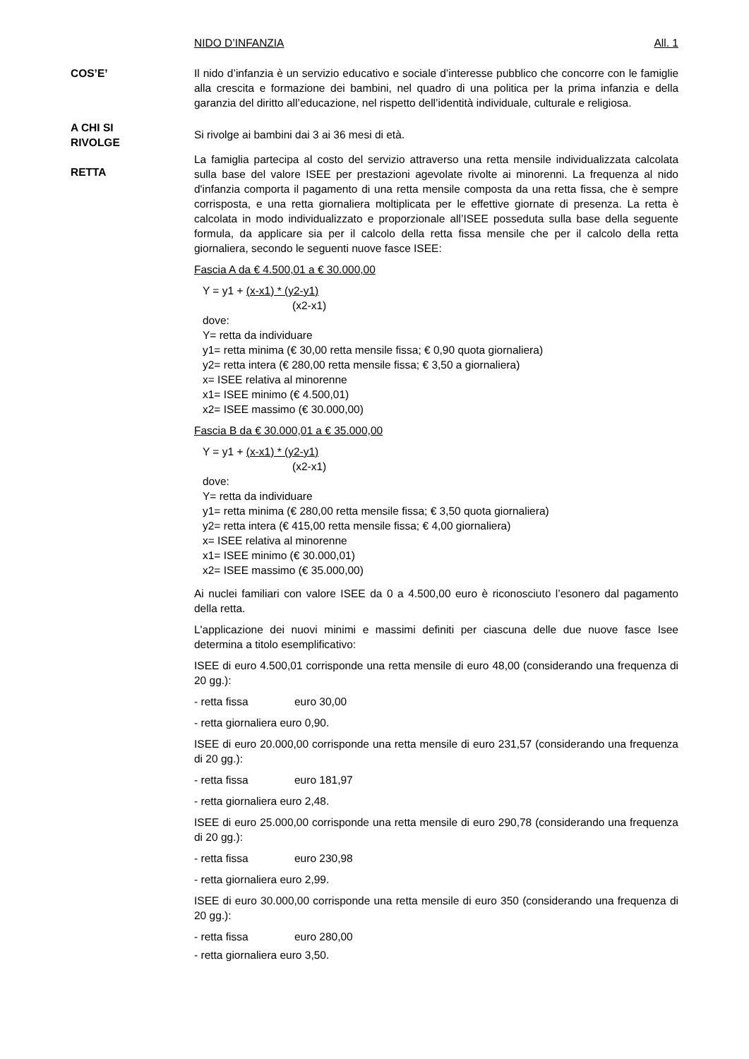NIDO D’INFANZIA All. 1
COS’E’ Il nido d’infanzia è un servizio educativo e sociale d’interesse pubblico che concorre con le famiglie alla crescita e formazione dei bambini, nel quadro di una politica per la prima infanzia e della garanzia del diritto all’educazione, nel rispetto dell’identità individuale, culturale e religiosa.
A CHI SI
RIVOLGE
RETTA
Si rivolge ai bambini dai 3 ai 36 mesi di età.
La famiglia partecipa al costo del servizio attraverso una retta mensile individualizzata calcolata sulla base del valore ISEE per prestazioni agevolate rivolte ai minorenni. La frequenza al nido d'infanzia comporta il pagamento di una retta mensile composta da una retta fissa, che è sempre corrisposta, e una retta giornaliera moltiplicata per le effettive giornate di presenza. La retta è calcolata in modo individualizzato e proporzionale all’ISEE posseduta sulla base della seguente formula, da applicare sia per il calcolo della retta fissa mensile che per il calcolo della retta giornaliera, secondo le seguenti nuove fasce ISEE:
Fascia A da € 4.500,01 a € 30.000,00
Y = y1 + (x-x1) * (y2-y1)
(x2-x1)
dove:
Y= retta da individuare
y1= retta minima (€ 30,00 retta mensile fissa; € 0,90 quota giornaliera)
y2= retta intera (€ 280,00 retta mensile fissa; € 3,50 a giornaliera)
x= ISEE relativa al minorenne
x1= ISEE minimo (€ 4.500,01)
x2= ISEE massimo (€ 30.000,00)
Fascia B da € 30.000,01 a € 35.000,00
Y = y1 + (x-x1) * (y2-y1)
(x2-x1)
dove:
Y= retta da individuare
y1= retta minima (€ 280,00 retta mensile fissa; € 3,50 quota giornaliera)
y2= retta intera (€ 415,00 retta mensile fissa; € 4,00 giornaliera)
x= ISEE relativa al minorenne
x1= ISEE minimo (€ 30.000,01)
x2= ISEE massimo (€ 35.000,00)
Ai nuclei familiari con valore ISEE da 0 a 4.500,00 euro è riconosciuto l’esonero dal pagamento della retta.
L'applicazione dei nuovi minimi e massimi definiti per ciascuna delle due nuove fasce Isee determina a titolo esemplificativo:
ISEE di euro 4.500,01 corrisponde una retta mensile di euro 48,00 (considerando una frequenza di 20 gg.):
- retta fissa euro 30,00
- retta giornaliera euro 0,90.
ISEE di euro 20.000,00 corrisponde una retta mensile di euro 231,57 (considerando una frequenza di 20 gg.):
- retta fissa euro 181,97
- retta giornaliera euro 2,48.
ISEE di euro 25.000,00 corrisponde una retta mensile di euro 290,78 (considerando una frequenza di 20 gg.):
- retta fissa euro 230,98
- retta giornaliera euro 2,99.
ISEE di euro 30.000,00 corrisponde una retta mensile di euro 350 (considerando una frequenza di 20 gg.):
- retta fissa euro 280,00
- retta giornaliera euro 3,50.